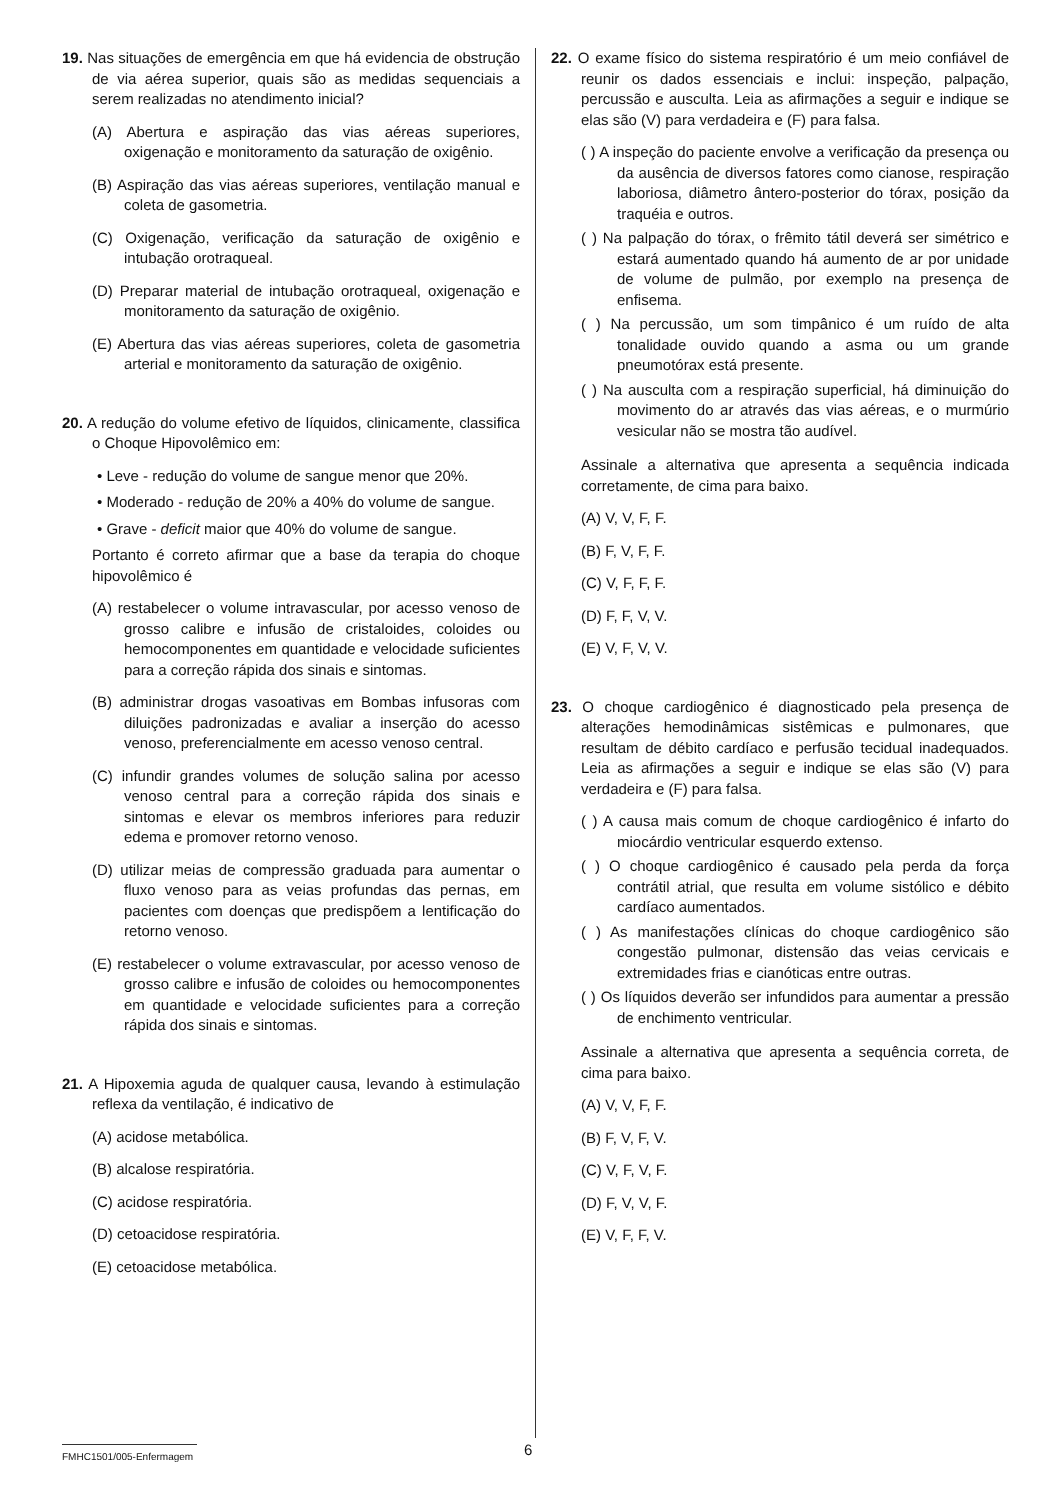19. Nas situações de emergência em que há evidencia de obstrução de via aérea superior, quais são as medidas sequenciais a serem realizadas no atendimento inicial?
(A) Abertura e aspiração das vias aéreas superiores, oxigenação e monitoramento da saturação de oxigênio.
(B) Aspiração das vias aéreas superiores, ventilação manual e coleta de gasometria.
(C) Oxigenação, verificação da saturação de oxigênio e intubação orotraqueal.
(D) Preparar material de intubação orotraqueal, oxigenação e monitoramento da saturação de oxigênio.
(E) Abertura das vias aéreas superiores, coleta de gasometria arterial e monitoramento da saturação de oxigênio.
20. A redução do volume efetivo de líquidos, clinicamente, classifica o Choque Hipovolêmico em:
• Leve - redução do volume de sangue menor que 20%.
• Moderado - redução de 20% a 40% do volume de sangue.
• Grave - deficit maior que 40% do volume de sangue.
Portanto é correto afirmar que a base da terapia do choque hipovolêmico é
(A) restabelecer o volume intravascular, por acesso venoso de grosso calibre e infusão de cristaloides, coloides ou hemocomponentes em quantidade e velocidade suficientes para a correção rápida dos sinais e sintomas.
(B) administrar drogas vasoativas em Bombas infusoras com diluições padronizadas e avaliar a inserção do acesso venoso, preferencialmente em acesso venoso central.
(C) infundir grandes volumes de solução salina por acesso venoso central para a correção rápida dos sinais e sintomas e elevar os membros inferiores para reduzir edema e promover retorno venoso.
(D) utilizar meias de compressão graduada para aumentar o fluxo venoso para as veias profundas das pernas, em pacientes com doenças que predispõem a lentificação do retorno venoso.
(E) restabelecer o volume extravascular, por acesso venoso de grosso calibre e infusão de coloides ou hemocomponentes em quantidade e velocidade suficientes para a correção rápida dos sinais e sintomas.
21. A Hipoxemia aguda de qualquer causa, levando à estimulação reflexa da ventilação, é indicativo de
(A) acidose metabólica.
(B) alcalose respiratória.
(C) acidose respiratória.
(D) cetoacidose respiratória.
(E) cetoacidose metabólica.
22. O exame físico do sistema respiratório é um meio confiável de reunir os dados essenciais e inclui: inspeção, palpação, percussão e ausculta. Leia as afirmações a seguir e indique se elas são (V) para verdadeira e (F) para falsa.
( ) A inspeção do paciente envolve a verificação da presença ou da ausência de diversos fatores como cianose, respiração laboriosa, diâmetro ântero-posterior do tórax, posição da traquéia e outros.
( ) Na palpação do tórax, o frêmito tátil deverá ser simétrico e estará aumentado quando há aumento de ar por unidade de volume de pulmão, por exemplo na presença de enfisema.
( ) Na percussão, um som timpânico é um ruído de alta tonalidade ouvido quando a asma ou um grande pneumotórax está presente.
( ) Na ausculta com a respiração superficial, há diminuição do movimento do ar através das vias aéreas, e o murmúrio vesicular não se mostra tão audível.
Assinale a alternativa que apresenta a sequência indicada corretamente, de cima para baixo.
(A) V, V, F, F.
(B) F, V, F, F.
(C) V, F, F, F.
(D) F, F, V, V.
(E) V, F, V, V.
23. O choque cardiogênico é diagnosticado pela presença de alterações hemodinâmicas sistêmicas e pulmonares, que resultam de débito cardíaco e perfusão tecidual inadequados. Leia as afirmações a seguir e indique se elas são (V) para verdadeira e (F) para falsa.
( ) A causa mais comum de choque cardiogênico é infarto do miocárdio ventricular esquerdo extenso.
( ) O choque cardiogênico é causado pela perda da força contrátil atrial, que resulta em volume sistólico e débito cardíaco aumentados.
( ) As manifestações clínicas do choque cardiogênico são congestão pulmonar, distensão das veias cervicais e extremidades frias e cianóticas entre outras.
( ) Os líquidos deverão ser infundidos para aumentar a pressão de enchimento ventricular.
Assinale a alternativa que apresenta a sequência correta, de cima para baixo.
(A) V, V, F, F.
(B) F, V, F, V.
(C) V, F, V, F.
(D) F, V, V, F.
(E) V, F, F, V.
FMHC1501/005-Enfermagem
6